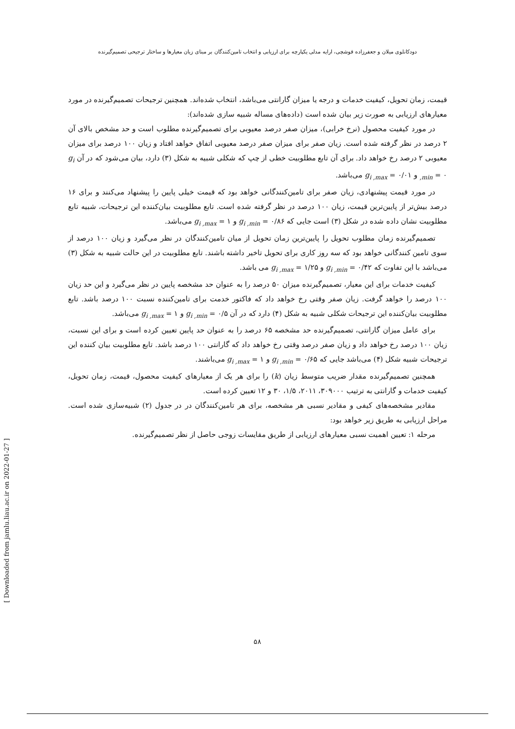دودکانلوی میلان و جعفرزاده قوشچی، ارایه مدلی یکپارچه برای ارزیابی و انتخاب تامین‌کنندگان بر مبنای زیان معیارها و ساختار ترجیحی تصمیم‌گیرنده
قیمت، زمان تحویل، کیفیت خدمات و درجه یا میزان گارانتی می‌باشد، انتخاب شده‌اند. همچنین ترجیحات تصمیم‌گیرنده در مورد معیارهای ارزیابی به صورت زیر بیان شده است (داده‌های مساله شبیه سازی شده‌اند):
در مورد کیفیت محصول (نرخ خرابی)، میزان صفر درصد معیوبی برای تصمیم‌گیرنده مطلوب است و حد مشخص بالای آن ۲ درصد در نظر گرفته شده است. زیان صفر برای میزان صفر درصد معیوبی اتفاق خواهد افتاد و زیان ۱۰۰ درصد برای میزان معیوبی ۲ درصد رخ خواهد داد. برای آن تابع مطلوبیت خطی از چپ که شکلی شبیه به شکل (۳) دارد، بیان می‌شود که در آن g<sub>i ,min</sub> = ۰ و g<sub>i ,max</sub> = ۰/۰۱ می‌باشد.
در مورد قیمت پیشنهادی، زیان صفر برای تامین‌کنندگانی خواهد بود که قیمت خیلی پایین را پیشنهاد می‌کنند و برای ۱۶ درصد بیش‌تر از پایین‌ترین قیمت، زیان ۱۰۰ درصد در نظر گرفته شده است. تابع مطلوبیت بیان‌کننده این ترجیحات، شبیه تابع مطلوبیت نشان داده شده در شکل (۳) است جایی که g<sub>i ,min</sub> = ۰/۸۶ و g<sub>i ,max</sub> = ۱ می‌باشد.
تصمیم‌گیرنده زمان مطلوب تحویل را پایین‌ترین زمان تحویل از میان تامین‌کنندگان در نظر می‌گیرد و زیان ۱۰۰ درصد از سوی تامین کنندگانی خواهد بود که سه روز کاری برای تحویل تاخیر داشته باشند. تابع مطلوبیت در این حالت شبیه به شکل (۳) می‌باشد با این تفاوت که g<sub>i ,min</sub> = ۰/۴۲ و g<sub>i ,max</sub> = ۱/۲۵ می باشد.
کیفیت خدمات برای این معیار، تصمیم‌گیرنده میزان ۵۰ درصد را به عنوان حد مشخصه پایین در نظر می‌گیرد و این حد زیان ۱۰۰ درصد را خواهد گرفت. زیان صفر وقتی رخ خواهد داد که فاکتور خدمت برای تامین‌کننده نسبت ۱۰۰ درصد باشد. تابع مطلوبیت بیان‌کننده این ترجیحات شکلی شبیه به شکل (۴) دارد که در آن g<sub>i ,min</sub> = ۰/۵ و g<sub>i ,max</sub> = ۱ می‌باشد.
برای عامل میزان گارانتی، تصمیم‌گیرنده حد مشخصه ۶۵ درصد را به عنوان حد پایین تعیین کرده است و برای این نسبت، زیان ۱۰۰ درصد رخ خواهد داد و زیان صفر درصد وقتی رخ خواهد داد که گارانتی ۱۰۰ درصد باشد. تابع مطلوبیت بیان کننده این ترجیحات شبیه شکل (۴) می‌باشد جایی که g<sub>i ,min</sub> = ۰/۶۵ و g<sub>i ,max</sub> = ۱ می‌باشند.
همچنین تصمیم‌گیرنده مقدار ضریب متوسط زیان (k) را برای هر یک از معیارهای کیفیت محصول، قیمت، زمان تحویل، کیفیت خدمات و گارانتی به ترتیب ۳۰۹۰۰۰، ۲۰۱۱، ۱/۵، ۳۰ و ۱۲ تعیین کرده است.
مقادیر مشخصه‌های کیفی و مقادیر نسبی هر مشخصه، برای هر تامین‌کنندگان در در جدول (۲) شبیه‌سازی شده است. مراحل ارزیابی به طریق زیر خواهد بود:
مرحله ۱: تعیین اهمیت نسبی معیارهای ارزیابی از طریق مقایسات زوجی حاصل از نظر تصمیم‌گیرنده.
[ Downloaded from jamlu.liau.ac.ir on 2022-01-27 ]
۵۸